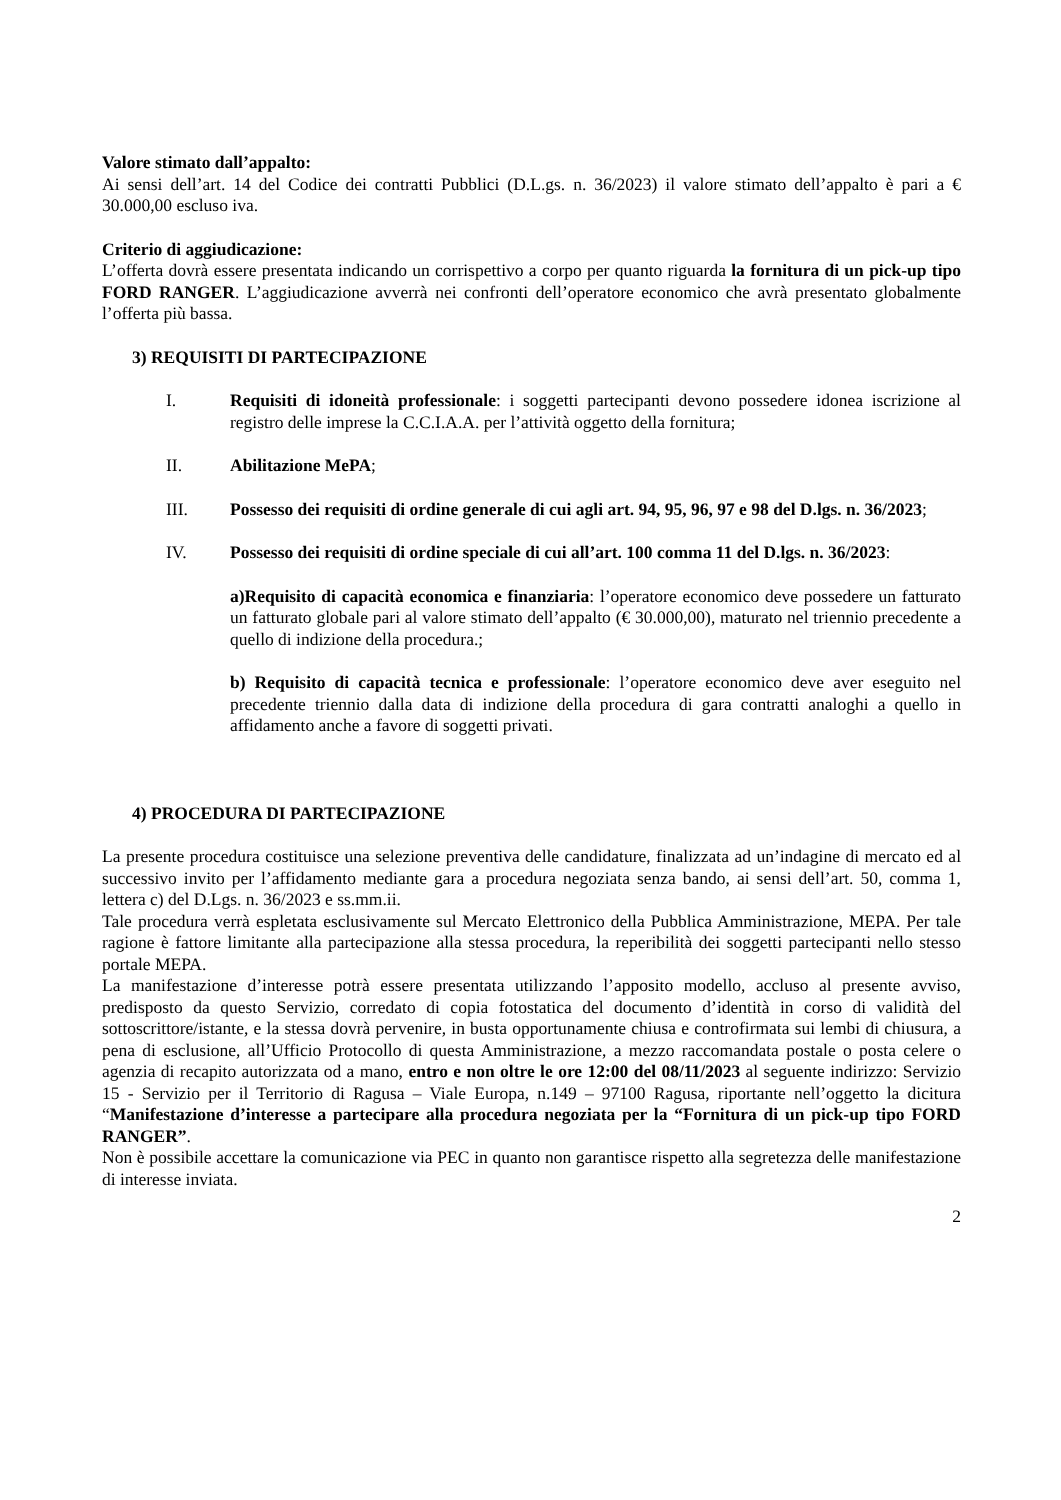Valore stimato dall’appalto:
Ai sensi dell’art. 14 del Codice dei contratti Pubblici (D.L.gs. n. 36/2023) il valore stimato dell’appalto è pari a € 30.000,00 escluso iva.
Criterio di aggiudicazione:
L’offerta dovrà essere presentata indicando un corrispettivo a corpo per quanto riguarda la fornitura di un pick-up tipo FORD RANGER. L’aggiudicazione avverrà nei confronti dell’operatore economico che avrà presentato globalmente l’offerta più bassa.
3) REQUISITI DI PARTECIPAZIONE
I. Requisiti di idoneità professionale: i soggetti partecipanti devono possedere idonea iscrizione al registro delle imprese la C.C.I.A.A. per l’attività oggetto della fornitura;
II. Abilitazione MePA;
III. Possesso dei requisiti di ordine generale di cui agli art. 94, 95, 96, 97 e 98 del D.lgs. n. 36/2023;
IV. Possesso dei requisiti di ordine speciale di cui all’art. 100 comma 11 del D.lgs. n. 36/2023:
a)Requisito di capacità economica e finanziaria: l’operatore economico deve possedere un fatturato un fatturato globale pari al valore stimato dell’appalto (€ 30.000,00), maturato nel triennio precedente a quello di indizione della procedura.;
b) Requisito di capacità tecnica e professionale: l’operatore economico deve aver eseguito nel precedente triennio dalla data di indizione della procedura di gara contratti analoghi a quello in affidamento anche a favore di soggetti privati.
4) PROCEDURA DI PARTECIPAZIONE
La presente procedura costituisce una selezione preventiva delle candidature, finalizzata ad un’indagine di mercato ed al successivo invito per l’affidamento mediante gara a procedura negoziata senza bando, ai sensi dell’art. 50, comma 1, lettera c) del D.Lgs. n. 36/2023 e ss.mm.ii.
Tale procedura verrà espletata esclusivamente sul Mercato Elettronico della Pubblica Amministrazione, MEPA. Per tale ragione è fattore limitante alla partecipazione alla stessa procedura, la reperibilità dei soggetti partecipanti nello stesso portale MEPA.
La manifestazione d’interesse potrà essere presentata utilizzando l’apposito modello, accluso al presente avviso, predisposto da questo Servizio, corredato di copia fotostatica del documento d’identità in corso di validità del sottoscrittore/istante, e la stessa dovrà pervenire, in busta opportunamente chiusa e controfirmata sui lembi di chiusura, a pena di esclusione, all’Ufficio Protocollo di questa Amministrazione, a mezzo raccomandata postale o posta celere o agenzia di recapito autorizzata od a mano, entro e non oltre le ore 12:00 del 08/11/2023 al seguente indirizzo: Servizio 15 - Servizio per il Territorio di Ragusa – Viale Europa, n.149 – 97100 Ragusa, riportante nell’oggetto la dicitura “Manifestazione d’interesse a partecipare alla procedura negoziata per la “Fornitura di un pick-up tipo FORD RANGER”.
Non è possibile accettare la comunicazione via PEC in quanto non garantisce rispetto alla segretezza delle manifestazione di interesse inviata.
2